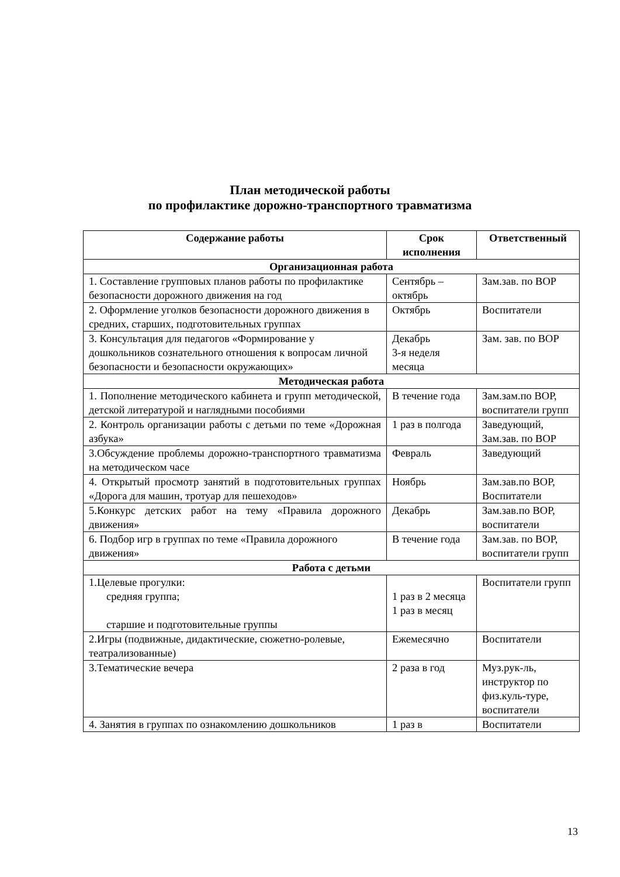План методической работы
по профилактике дорожно-транспортного травматизма
| Содержание работы | Срок исполнения | Ответственный |
| --- | --- | --- |
| Организационная работа | | |
| 1. Составление групповых планов работы по профилактике безопасности дорожного движения на год | Сентябрь – октябрь | Зам.зав. по ВОР |
| 2. Оформление уголков безопасности дорожного движения в средних, старших, подготовительных группах | Октябрь | Воспитатели |
| 3. Консультация для педагогов «Формирование у дошкольников сознательного отношения к вопросам личной безопасности и безопасности окружающих» | Декабрь 3-я неделя месяца | Зам. зав. по ВОР |
| Методическая работа | | |
| 1. Пополнение методического кабинета и групп методической, детской литературой и наглядными пособиями | В течение года | Зам.зам.по ВОР, воспитатели групп |
| 2. Контроль организации работы с детьми по теме «Дорожная азбука» | 1 раз в полгода | Заведующий, Зам.зав. по ВОР |
| 3.Обсуждение проблемы дорожно-транспортного травматизма на методическом часе | Февраль | Заведующий |
| 4. Открытый просмотр занятий в подготовительных группах «Дорога для машин, тротуар для пешеходов» | Ноябрь | Зам.зав.по ВОР, Воспитатели |
| 5.Конкурс детских работ на тему «Правила дорожного движения» | Декабрь | Зам.зав.по ВОР, воспитатели |
| 6. Подбор игр в группах по теме «Правила дорожного движения» | В течение года | Зам.зав. по ВОР, воспитатели групп |
| Работа с детьми | | |
| 1.Целевые прогулки: средняя группа; старшие и подготовительные группы | 1 раз в 2 месяца 1 раз в месяц | Воспитатели групп |
| 2.Игры (подвижные, дидактические, сюжетно-ролевые, театрализованные) | Ежемесячно | Воспитатели |
| 3.Тематические вечера | 2 раза в год | Муз.рук-ль, инструктор по физ.куль-туре, воспитатели |
| 4. Занятия в группах по ознакомлению дошкольников | 1 раз в | Воспитатели |
13